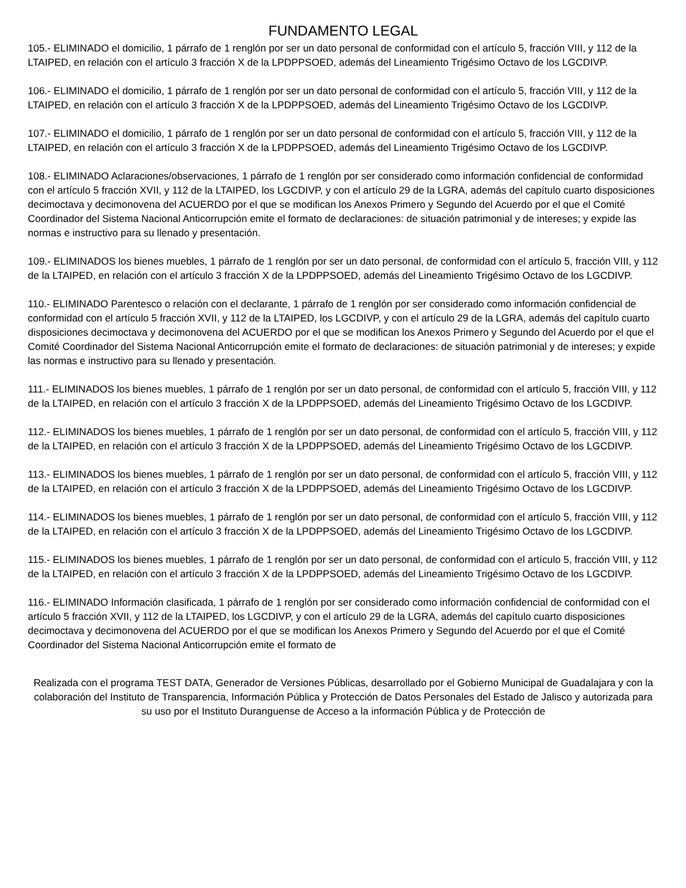FUNDAMENTO LEGAL
105.- ELIMINADO el domicilio, 1 párrafo de 1 renglón por ser un dato personal de conformidad con el artículo 5, fracción VIII, y 112 de la LTAIPED, en relación con el artículo 3 fracción X de la LPDPPSOED, además del Lineamiento Trigésimo Octavo de los LGCDIVP.
106.- ELIMINADO el domicilio, 1 párrafo de 1 renglón por ser un dato personal de conformidad con el artículo 5, fracción VIII, y 112 de la LTAIPED, en relación con el artículo 3 fracción X de la LPDPPSOED, además del Lineamiento Trigésimo Octavo de los LGCDIVP.
107.- ELIMINADO el domicilio, 1 párrafo de 1 renglón por ser un dato personal de conformidad con el artículo 5, fracción VIII, y 112 de la LTAIPED, en relación con el artículo 3 fracción X de la LPDPPSOED, además del Lineamiento Trigésimo Octavo de los LGCDIVP.
108.- ELIMINADO Aclaraciones/observaciones, 1 párrafo de 1 renglón por ser considerado como información confidencial de conformidad con el artículo 5 fracción XVII, y 112 de la LTAIPED, los LGCDIVP, y con el artículo 29 de la LGRA, además del capítulo cuarto disposiciones decimoctava y decimonovena del ACUERDO por el que se modifican los Anexos Primero y Segundo del Acuerdo por el que el Comité Coordinador del Sistema Nacional Anticorrupción emite el formato de declaraciones: de situación patrimonial y de intereses; y expide las normas e instructivo para su llenado y presentación.
109.- ELIMINADOS los bienes muebles, 1 párrafo de 1 renglón por ser un dato personal, de conformidad con el artículo 5, fracción VIII, y 112 de la LTAIPED, en relación con el artículo 3 fracción X de la LPDPPSOED, además del Lineamiento Trigésimo Octavo de los LGCDIVP.
110.- ELIMINADO Parentesco o relación con el declarante, 1 párrafo de 1 renglón por ser considerado como información confidencial de conformidad con el artículo 5 fracción XVII, y 112 de la LTAIPED, los LGCDIVP, y con el artículo 29 de la LGRA, además del capítulo cuarto disposiciones decimoctava y decimonovena del ACUERDO por el que se modifican los Anexos Primero y Segundo del Acuerdo por el que el Comité Coordinador del Sistema Nacional Anticorrupción emite el formato de declaraciones: de situación patrimonial y de intereses; y expide las normas e instructivo para su llenado y presentación.
111.- ELIMINADOS los bienes muebles, 1 párrafo de 1 renglón por ser un dato personal, de conformidad con el artículo 5, fracción VIII, y 112 de la LTAIPED, en relación con el artículo 3 fracción X de la LPDPPSOED, además del Lineamiento Trigésimo Octavo de los LGCDIVP.
112.- ELIMINADOS los bienes muebles, 1 párrafo de 1 renglón por ser un dato personal, de conformidad con el artículo 5, fracción VIII, y 112 de la LTAIPED, en relación con el artículo 3 fracción X de la LPDPPSOED, además del Lineamiento Trigésimo Octavo de los LGCDIVP.
113.- ELIMINADOS los bienes muebles, 1 párrafo de 1 renglón por ser un dato personal, de conformidad con el artículo 5, fracción VIII, y 112 de la LTAIPED, en relación con el artículo 3 fracción X de la LPDPPSOED, además del Lineamiento Trigésimo Octavo de los LGCDIVP.
114.- ELIMINADOS los bienes muebles, 1 párrafo de 1 renglón por ser un dato personal, de conformidad con el artículo 5, fracción VIII, y 112 de la LTAIPED, en relación con el artículo 3 fracción X de la LPDPPSOED, además del Lineamiento Trigésimo Octavo de los LGCDIVP.
115.- ELIMINADOS los bienes muebles, 1 párrafo de 1 renglón por ser un dato personal, de conformidad con el artículo 5, fracción VIII, y 112 de la LTAIPED, en relación con el artículo 3 fracción X de la LPDPPSOED, además del Lineamiento Trigésimo Octavo de los LGCDIVP.
116.- ELIMINADO Información clasificada, 1 párrafo de 1 renglón por ser considerado como información confidencial de conformidad con el artículo 5 fracción XVII, y 112 de la LTAIPED, los LGCDIVP, y con el artículo 29 de la LGRA, además del capítulo cuarto disposiciones decimoctava y decimonovena del ACUERDO por el que se modifican los Anexos Primero y Segundo del Acuerdo por el que el Comité Coordinador del Sistema Nacional Anticorrupción emite el formato de
Realizada con el programa TEST DATA, Generador de Versiones Públicas, desarrollado por el Gobierno Municipal de Guadalajara y con la colaboración del Instituto de Transparencia, Información Pública y Protección de Datos Personales del Estado de Jalisco y autorizada para su uso por el Instituto Duranguense de Acceso a la información Pública y de Protección de